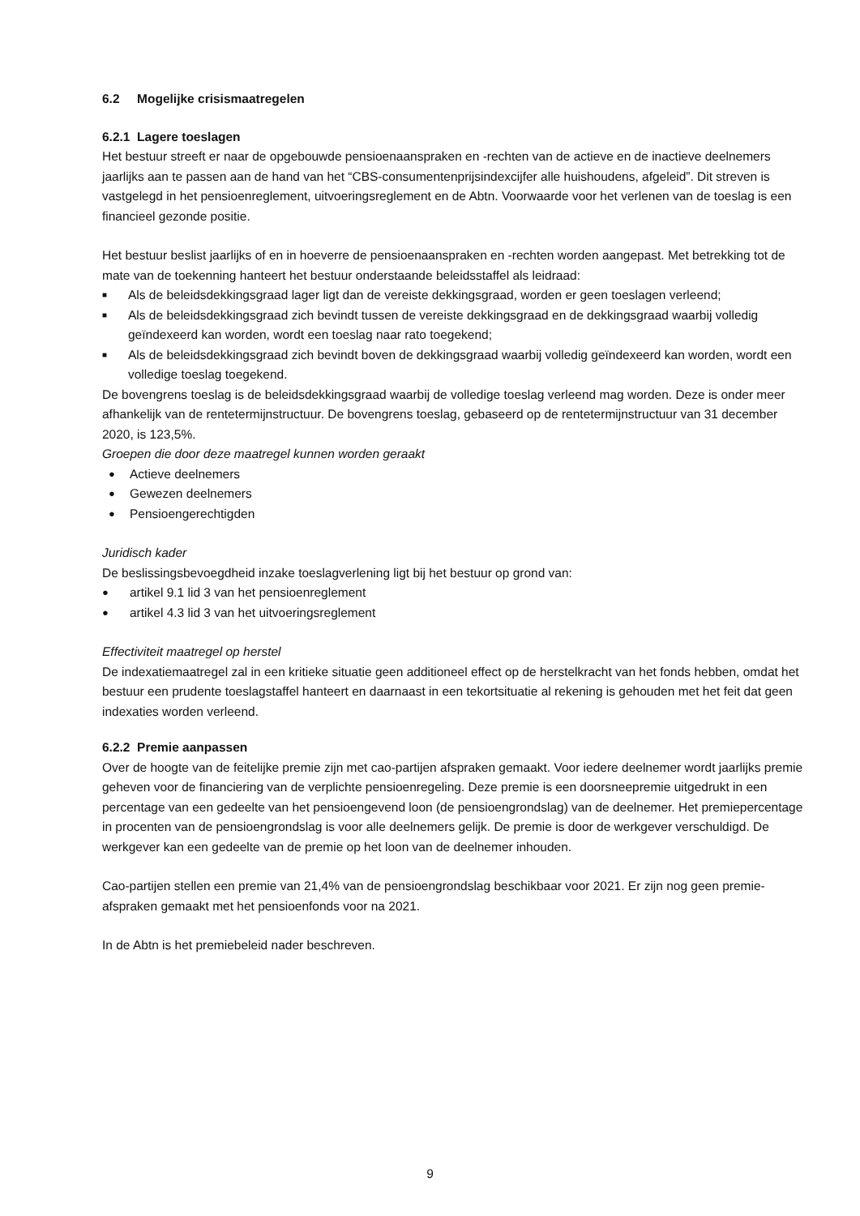6.2 Mogelijke crisismaatregelen
6.2.1 Lagere toeslagen
Het bestuur streeft er naar de opgebouwde pensioenaanspraken en -rechten van de actieve en de inactieve deelnemers jaarlijks aan te passen aan de hand van het “CBS-consumentenprijsindexcijfer alle huishoudens, afgeleid”. Dit streven is vastgelegd in het pensioenreglement, uitvoeringsreglement en de Abtn. Voorwaarde voor het verlenen van de toeslag is een financieel gezonde positie.
Het bestuur beslist jaarlijks of en in hoeverre de pensioenaanspraken en -rechten worden aangepast. Met betrekking tot de mate van de toekenning hanteert het bestuur onderstaande beleidsstaffel als leidraad:
■ Als de beleidsdekkingsgraad lager ligt dan de vereiste dekkingsgraad, worden er geen toeslagen verleend;
■ Als de beleidsdekkingsgraad zich bevindt tussen de vereiste dekkingsgraad en de dekkingsgraad waarbij volledig geïndexeerd kan worden, wordt een toeslag naar rato toegekend;
■ Als de beleidsdekkingsgraad zich bevindt boven de dekkingsgraad waarbij volledig geïndexeerd kan worden, wordt een volledige toeslag toegekend.
De bovengrens toeslag is de beleidsdekkingsgraad waarbij de volledige toeslag verleend mag worden. Deze is onder meer afhankelijk van de rentetermijnstructuur. De bovengrens toeslag, gebaseerd op de rentetermijnstructuur van 31 december 2020, is 123,5%.
Groepen die door deze maatregel kunnen worden geraakt
● Actieve deelnemers
● Gewezen deelnemers
● Pensioengerechtigden
Juridisch kader
De beslissingsbevoegdheid inzake toeslagverlening ligt bij het bestuur op grond van:
● artikel 9.1 lid 3 van het pensioenreglement
● artikel 4.3 lid 3 van het uitvoeringsreglement
Effectiviteit maatregel op herstel
De indexatiemaatregel zal in een kritieke situatie geen additioneel effect op de herstelkracht van het fonds hebben, omdat het bestuur een prudente toeslagstaffel hanteert en daarnaast in een tekortsituatie al rekening is gehouden met het feit dat geen indexaties worden verleend.
6.2.2 Premie aanpassen
Over de hoogte van de feitelijke premie zijn met cao-partijen afspraken gemaakt. Voor iedere deelnemer wordt jaarlijks premie geheven voor de financiering van de verplichte pensioenregeling. Deze premie is een doorsneepremie uitgedrukt in een percentage van een gedeelte van het pensioengevend loon (de pensioengrondslag) van de deelnemer. Het premiepercentage in procenten van de pensioengrondslag is voor alle deelnemers gelijk. De premie is door de werkgever verschuldigd. De werkgever kan een gedeelte van de premie op het loon van de deelnemer inhouden.
Cao-partijen stellen een premie van 21,4% van de pensioengrondslag beschikbaar voor 2021. Er zijn nog geen premie-afspraken gemaakt met het pensioenfonds voor na 2021.
In de Abtn is het premiebeleid nader beschreven.
9